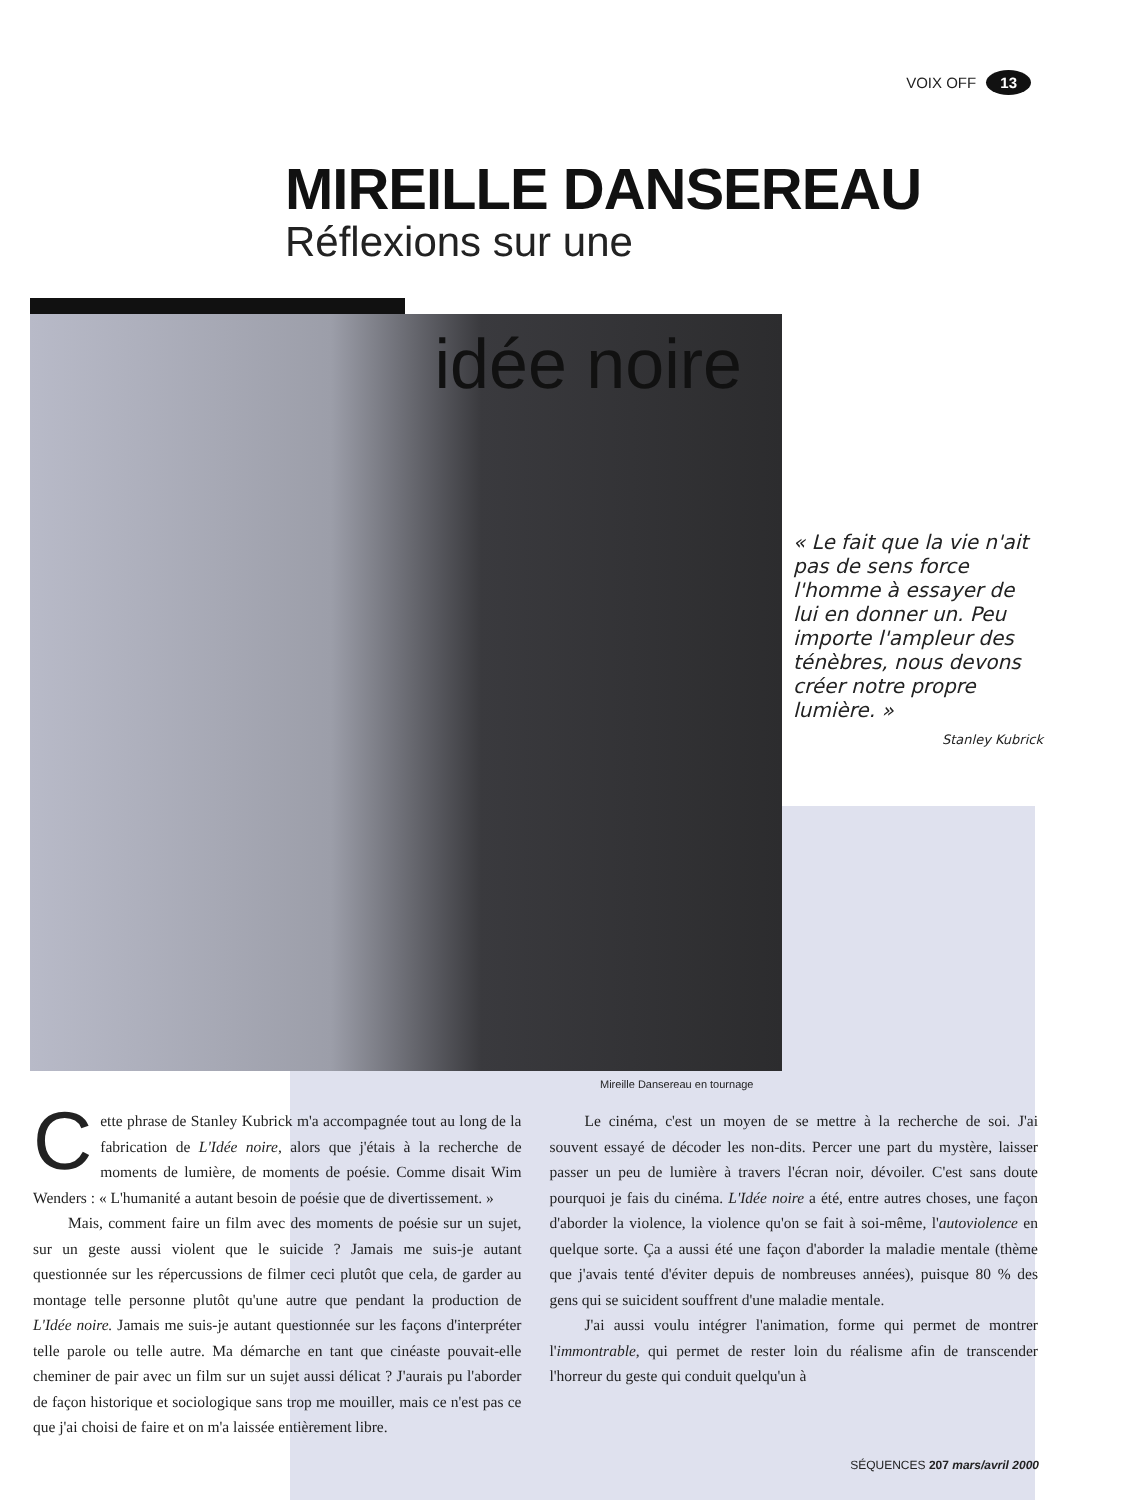VOIX OFF 13
MIREILLE DANSEREAU
Réflexions sur une
idée noire
« Le fait que la vie n'ait pas de sens force l'homme à essayer de lui en donner un. Peu importe l'ampleur des ténèbres, nous devons créer notre propre lumière. »
Stanley Kubrick
Mireille Dansereau en tournage
Cette phrase de Stanley Kubrick m'a accompagnée tout au long de la fabrication de L'Idée noire, alors que j'étais à la recherche de moments de lumière, de moments de poésie. Comme disait Wim Wenders : « L'humanité a autant besoin de poésie que de divertissement. »
Mais, comment faire un film avec des moments de poésie sur un sujet, sur un geste aussi violent que le suicide ? Jamais me suis-je autant questionnée sur les répercussions de filmer ceci plutôt que cela, de garder au montage telle personne plutôt qu'une autre que pendant la production de L'Idée noire. Jamais me suis-je autant questionnée sur les façons d'interpréter telle parole ou telle autre. Ma démarche en tant que cinéaste pouvait-elle cheminer de pair avec un film sur un sujet aussi délicat ? J'aurais pu l'aborder de façon historique et sociologique sans trop me mouiller, mais ce n'est pas ce que j'ai choisi de faire et on m'a laissée entièrement libre.
Le cinéma, c'est un moyen de se mettre à la recherche de soi. J'ai souvent essayé de décoder les non-dits. Percer une part du mystère, laisser passer un peu de lumière à travers l'écran noir, dévoiler. C'est sans doute pourquoi je fais du cinéma. L'Idée noire a été, entre autres choses, une façon d'aborder la violence, la violence qu'on se fait à soi-même, l'autoviolence en quelque sorte. Ça a aussi été une façon d'aborder la maladie mentale (thème que j'avais tenté d'éviter depuis de nombreuses années), puisque 80 % des gens qui se suicident souffrent d'une maladie mentale.
J'ai aussi voulu intégrer l'animation, forme qui permet de montrer l'immontrable, qui permet de rester loin du réalisme afin de transcender l'horreur du geste qui conduit quelqu'un à
SÉQUENCES 207 mars/avril 2000